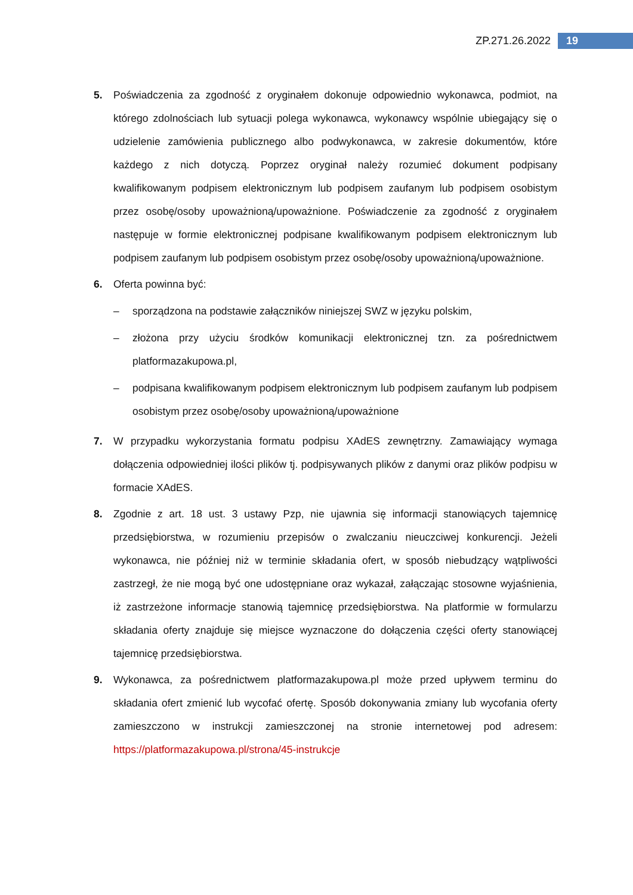ZP.271.26.2022 19
5. Poświadczenia za zgodność z oryginałem dokonuje odpowiednio wykonawca, podmiot, na którego zdolnościach lub sytuacji polega wykonawca, wykonawcy wspólnie ubiegający się o udzielenie zamówienia publicznego albo podwykonawca, w zakresie dokumentów, które każdego z nich dotyczą. Poprzez oryginał należy rozumieć dokument podpisany kwalifikowanym podpisem elektronicznym lub podpisem zaufanym lub podpisem osobistym przez osobę/osoby upoważnioną/upoważnione. Poświadczenie za zgodność z oryginałem następuje w formie elektronicznej podpisane kwalifikowanym podpisem elektronicznym lub podpisem zaufanym lub podpisem osobistym przez osobę/osoby upoważnioną/upoważnione.
6. Oferta powinna być:
– sporządzona na podstawie załączników niniejszej SWZ w języku polskim,
– złożona przy użyciu środków komunikacji elektronicznej tzn. za pośrednictwem platformazakupowa.pl,
– podpisana kwalifikowanym podpisem elektronicznym lub podpisem zaufanym lub podpisem osobistym przez osobę/osoby upoważnioną/upoważnione
7. W przypadku wykorzystania formatu podpisu XAdES zewnętrzny. Zamawiający wymaga dołączenia odpowiedniej ilości plików tj. podpisywanych plików z danymi oraz plików podpisu w formacie XAdES.
8. Zgodnie z art. 18 ust. 3 ustawy Pzp, nie ujawnia się informacji stanowiących tajemnicę przedsiębiorstwa, w rozumieniu przepisów o zwalczaniu nieuczciwej konkurencji. Jeżeli wykonawca, nie później niż w terminie składania ofert, w sposób niebudzący wątpliwości zastrzegł, że nie mogą być one udostępniane oraz wykazał, załączając stosowne wyjaśnienia, iż zastrzeżone informacje stanowią tajemnicę przedsiębiorstwa. Na platformie w formularzu składania oferty znajduje się miejsce wyznaczone do dołączenia części oferty stanowiącej tajemnicę przedsiębiorstwa.
9. Wykonawca, za pośrednictwem platformazakupowa.pl może przed upływem terminu do składania ofert zmienić lub wycofać ofertę. Sposób dokonywania zmiany lub wycofania oferty zamieszczono w instrukcji zamieszczonej na stronie internetowej pod adresem: https://platformazakupowa.pl/strona/45-instrukcje